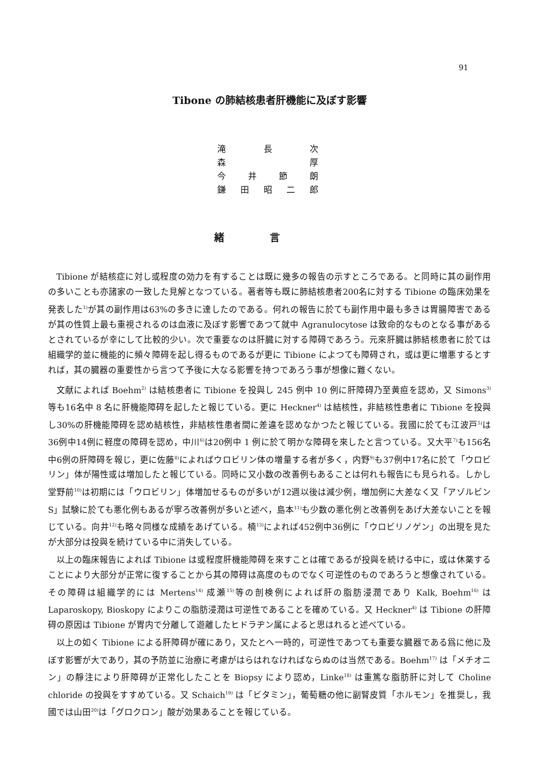91
Tibone の肺結核患者肝機能に及ぼす影響
滝 長 次
森 厚
今井節朗
鎌田昭二郎
緒言
Tibione が結核症に対し或程度の効力を有することは既に幾多の報告の示すところである。と同時に其の副作用の多いことも亦諸家の一致した見解となつている。著者等も既に肺結核患者200名に対する Tibione の臨床効果を発表した<sup>1)</sup>が其の副作用は63%の多きに達したのである。何れの報告に於ても副作用中最も多きは胃腸障害であるが其の性質上最も重視されるのは血液に及ぼす影響であつて就中 Agranulocytose は致命的なものとなる事があるとされているが幸にして比較的少い。次で重要なのは肝臓に対する障碍であろう。元來肝臓は肺結核患者に於ては組織学的並に機能的に頻々障碍を起し得るものであるが更に Tibione によつても障碍され，或は更に増悪するとすれば，其の臓器の重要性から言つて予後に大なる影響を持つであろう事が想像に難くない。
文献によれば Boehm<sup>2)</sup> は結核患者に Tibione を投與し 245 例中 10 例に肝障碍乃至黄疸を認め，又 Simons<sup>3)</sup> 等も16名中 8 名に肝機能障碍を起したと報じている。更に Heckner<sup>4)</sup> は結核性，非結核性患者に Tibione を投與し30%の肝機能障碍を認め結核性，非結核性患者間に差違を認めなかつたと報じている。我國に於ても江波戸<sup>5)</sup>は36例中14例に軽度の障碍を認め，中川<sup>6)</sup>は20例中 1 例に於て明かな障碍を來したと言つている。又大平<sup>7)</sup>も156名中6例の肝障碍を報じ，更に佐藤<sup>8)</sup>によればウロビリン体の増量する者が多く，内野<sup>9)</sup>も37例中17名に於て「ウロビリン」体が陽性或は増加したと報じている。同時に又小数の改善例もあることは何れも報告にも見られる。しかし堂野前<sup>10)</sup>は初期には「ウロビリン」体増加せるものが多いが12週以後は減少例，増加例に大差なく又「アゾルビン S」試験に於ても悪化例もあるが寧ろ改善例が多いと述べ，島本<sup>11)</sup>も少数の悪化例と改善例をあげ大差ないことを報じている。向井<sup>12)</sup>も略々同様な成績をあげている。楠<sup>13)</sup>によれば452例中36例に「ウロビリノゲン」の出現を見たが大部分は投與を続けている中に消失している。
以上の臨床報告によれば Tibione は或程度肝機能障碍を來すことは確であるが投與を続ける中に，或は休薬することにより大部分が正常に復することから其の障碍は高度のものでなく可逆性のものであろうと想像されている。その障碍は組織学的には Mertens<sup>14)</sup> 成瀬<sup>15)</sup>等の剖検例によれば肝の脂肪浸潤であり Kalk, Boehm<sup>16)</sup> は Laparoskopy, Bioskopy によりこの脂肪浸潤は可逆性であることを確めている。又 Heckner<sup>4)</sup> は Tibione の肝障碍の原因は Tibione が胃内で分離して遊離したヒドラヂン属によると思はれると述べている。
以上の如く Tibione による肝障碍が確にあり，又たとへ一時的，可逆性であつても重要な臓器である爲に他に及ぼす影響が大であり，其の予防並に治療に考慮がはらはれなければならぬのは当然である。Boehm<sup>17)</sup> は「メチオニン」の靜注により肝障碍が正常化したことを Biopsy により認め，Linke<sup>18)</sup> は重篤な脂肪肝に対して Choline chloride の投與をすすめている。又 Schaich<sup>19)</sup> は「ビタミン」，葡萄糖の他に副腎皮質「ホルモン」を推奨し，我國では山田<sup>20)</sup>は「グロクロン」酸が効果あることを報じている。